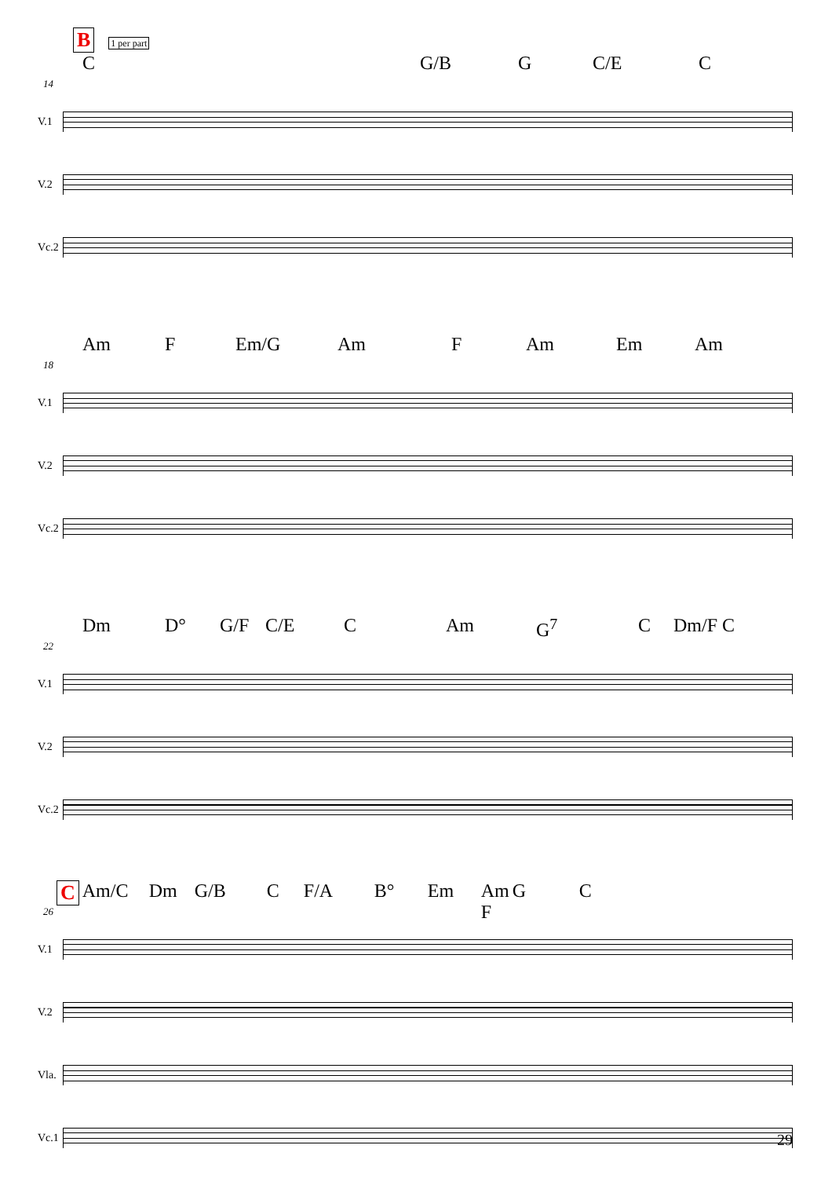B 1 per part
C G/B G C/E C
14
V.1
V.2
Vc.2
Am F Em/G Am F Am Em Am
18
V.1
V.2
Vc.2
Dm D° G/F C/E C Am G<sup>7</sup> C Dm/F C
22
V.1
V.2
Vc.2
C Am/C Dm G/B C F/A B° Em Am F G C
26
V.1
V.2
Vla.
Vc.1
29